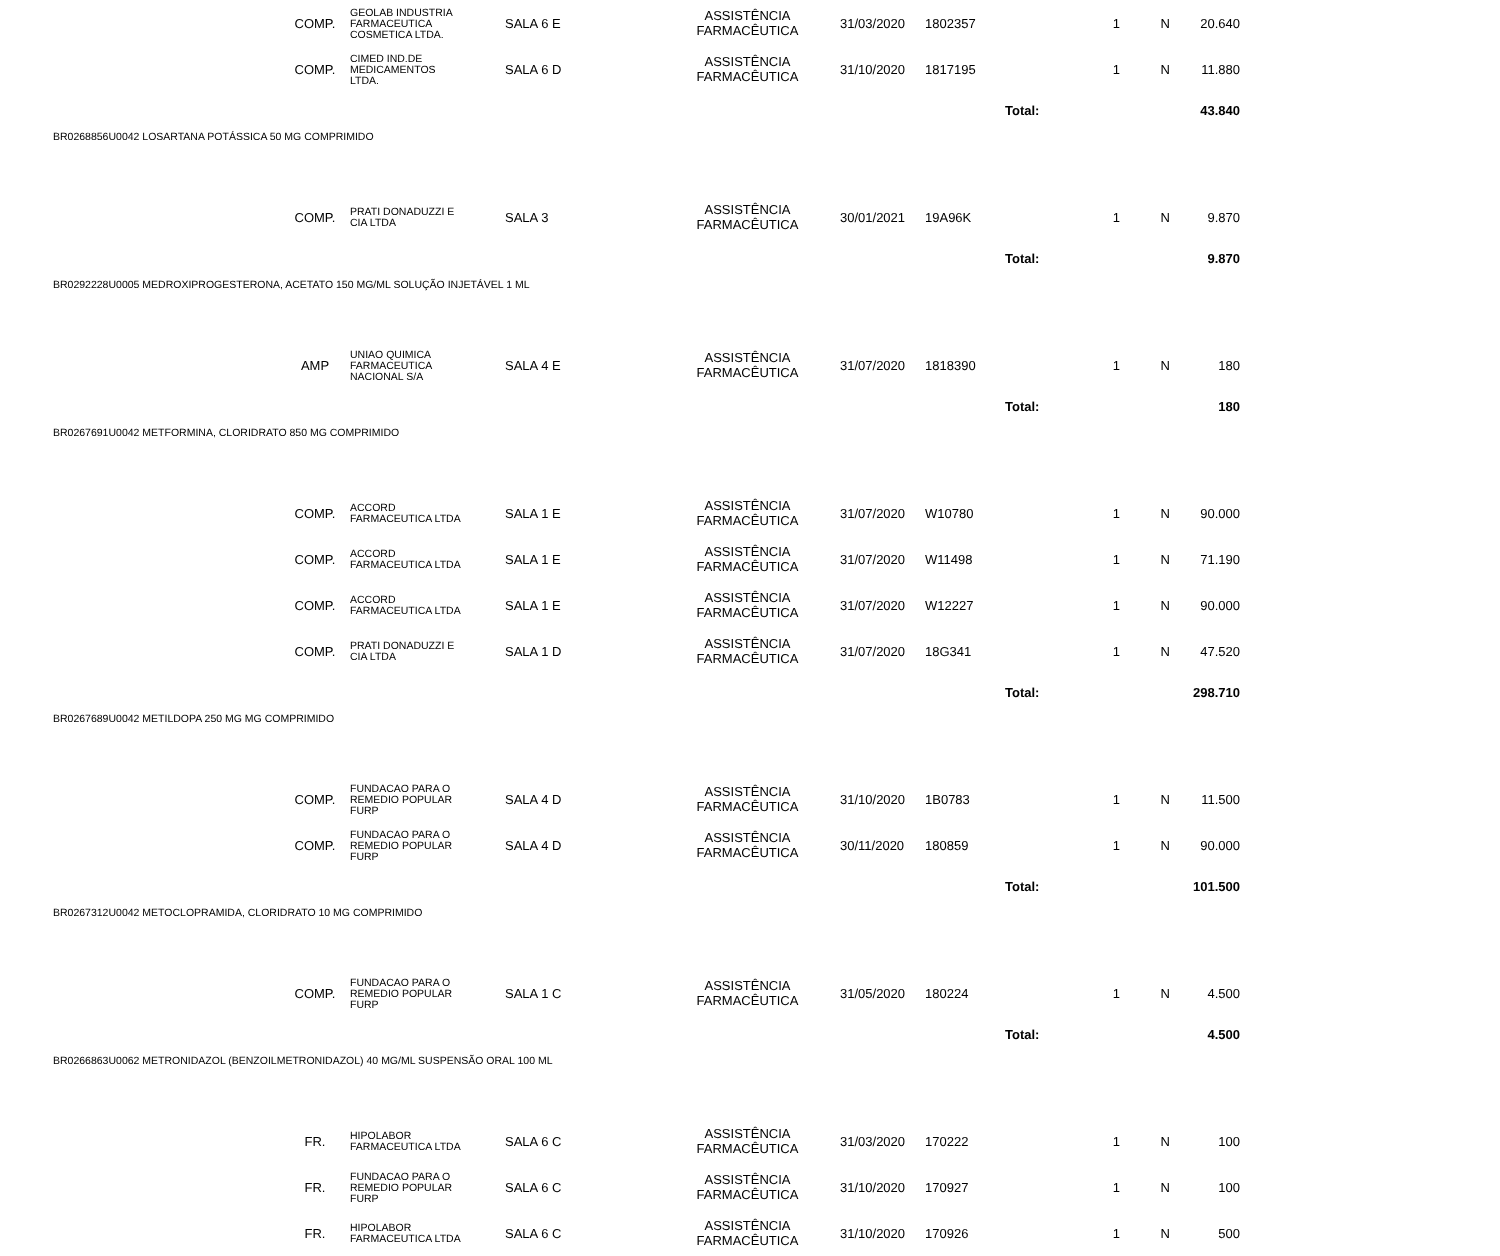| | COMP. | GEOLAB INDUSTRIA FARMACEUTICA COSMETICA LTDA. | SALA 6 E | ASSISTÊNCIA FARMACÊUTICA | 31/03/2020 | 1802357 | 1 | N | 20.640 | |
| | COMP. | CIMED IND.DE MEDICAMENTOS LTDA. | SALA 6 D | ASSISTÊNCIA FARMACÊUTICA | 31/10/2020 | 1817195 | 1 | N | 11.880 | |
| | | | | | | | Total: | | 43.840 | |
| BR0268856U0042 LOSARTANA POTÁSSICA 50 MG COMPRIMIDO | | | | | | | | | | |
| | COMP. | PRATI DONADUZZI E CIA LTDA | SALA 3 | ASSISTÊNCIA FARMACÊUTICA | 30/01/2021 | 19A96K | 1 | N | 9.870 | |
| | | | | | | | Total: | | 9.870 | |
| BR0292228U0005 MEDROXIPROGESTERONA, ACETATO 150 MG/ML SOLUÇÃO INJETÁVEL 1 ML | | | | | | | | | | |
| | AMP | UNIAO QUIMICA FARMACEUTICA NACIONAL S/A | SALA 4 E | ASSISTÊNCIA FARMACÊUTICA | 31/07/2020 | 1818390 | 1 | N | 180 | |
| | | | | | | | Total: | | 180 | |
| BR0267691U0042 METFORMINA, CLORIDRATO 850 MG COMPRIMIDO | | | | | | | | | | |
| | COMP. | ACCORD FARMACEUTICA LTDA | SALA 1 E | ASSISTÊNCIA FARMACÊUTICA | 31/07/2020 | W10780 | 1 | N | 90.000 | |
| | COMP. | ACCORD FARMACEUTICA LTDA | SALA 1 E | ASSISTÊNCIA FARMACÊUTICA | 31/07/2020 | W11498 | 1 | N | 71.190 | |
| | COMP. | ACCORD FARMACEUTICA LTDA | SALA 1 E | ASSISTÊNCIA FARMACÊUTICA | 31/07/2020 | W12227 | 1 | N | 90.000 | |
| | COMP. | PRATI DONADUZZI E CIA LTDA | SALA 1 D | ASSISTÊNCIA FARMACÊUTICA | 31/07/2020 | 18G341 | 1 | N | 47.520 | |
| | | | | | | | Total: | | 298.710 | |
| BR0267689U0042 METILDOPA 250 MG MG COMPRIMIDO | | | | | | | | | | |
| | COMP. | FUNDACAO PARA O REMEDIO POPULAR FURP | SALA 4 D | ASSISTÊNCIA FARMACÊUTICA | 31/10/2020 | 1B0783 | 1 | N | 11.500 | |
| | COMP. | FUNDACAO PARA O REMEDIO POPULAR FURP | SALA 4 D | ASSISTÊNCIA FARMACÊUTICA | 30/11/2020 | 180859 | 1 | N | 90.000 | |
| | | | | | | | Total: | | 101.500 | |
| BR0267312U0042 METOCLOPRAMIDA, CLORIDRATO 10 MG COMPRIMIDO | | | | | | | | | | |
| | COMP. | FUNDACAO PARA O REMEDIO POPULAR FURP | SALA 1 C | ASSISTÊNCIA FARMACÊUTICA | 31/05/2020 | 180224 | 1 | N | 4.500 | |
| | | | | | | | Total: | | 4.500 | |
| BR0266863U0062 METRONIDAZOL (BENZOILMETRONIDAZOL) 40 MG/ML SUSPENSÃO ORAL 100 ML | | | | | | | | | | |
| | FR. | HIPOLABOR FARMACEUTICA LTDA | SALA 6 C | ASSISTÊNCIA FARMACÊUTICA | 31/03/2020 | 170222 | 1 | N | 100 | |
| | FR. | FUNDACAO PARA O REMEDIO POPULAR FURP | SALA 6 C | ASSISTÊNCIA FARMACÊUTICA | 31/10/2020 | 170927 | 1 | N | 100 | |
| | FR. | HIPOLABOR FARMACEUTICA LTDA | SALA 6 C | ASSISTÊNCIA FARMACÊUTICA | 31/10/2020 | 170926 | 1 | N | 500 | |